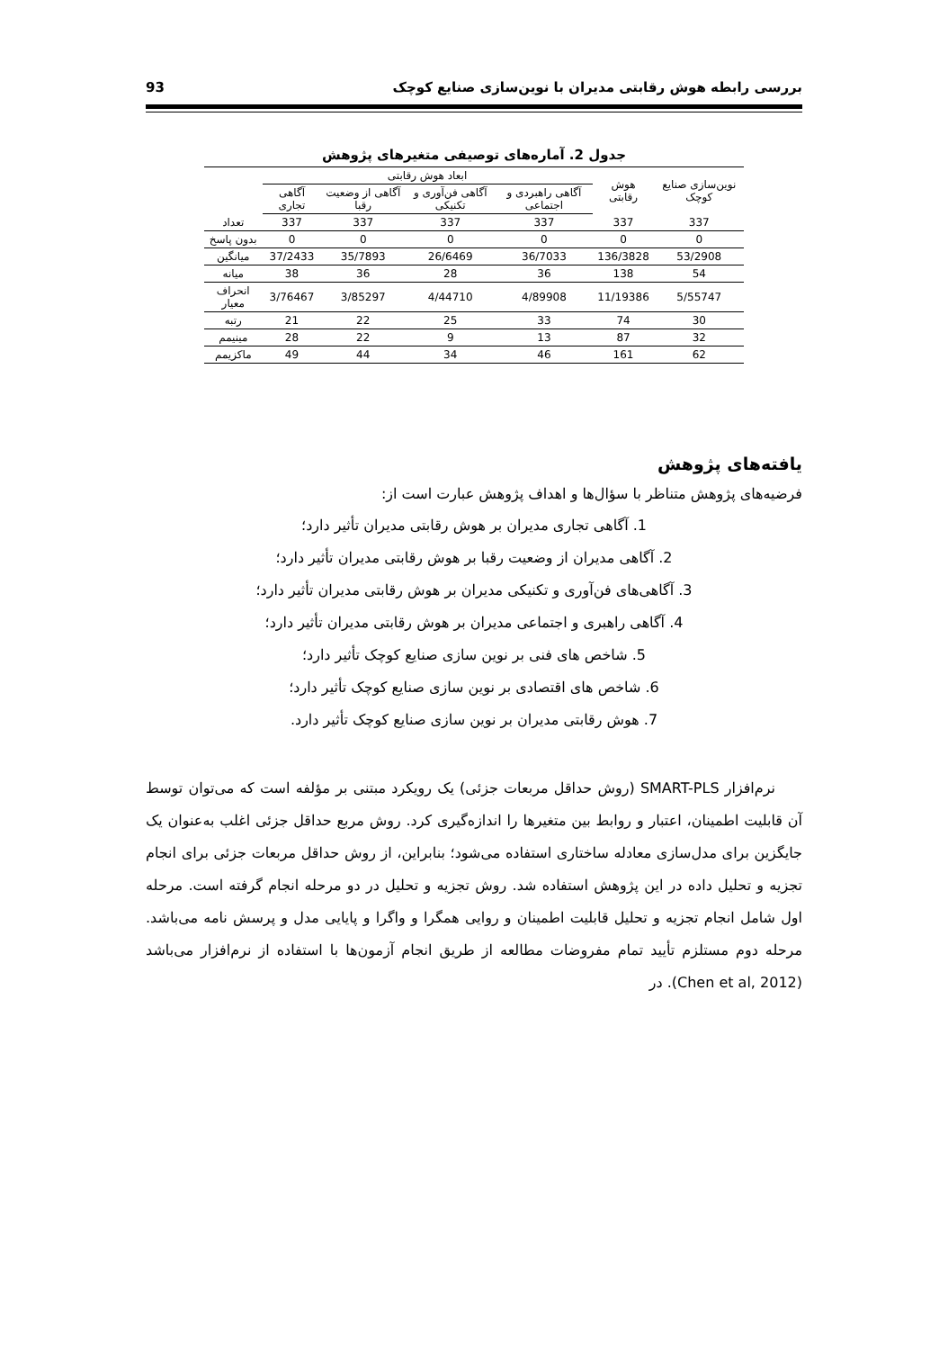بررسی رابطه هوش رقابتی مدیران با نوین‌سازی صنایع کوچک 93
جدول 2. آماره‌های توصیفی متغیرهای پژوهش
| نوین‌سازی صنایع کوچک | هوش رقابتی | ابعاد هوش رقابتی | | | | |
| --- | --- | --- | --- | --- | --- | --- |
| | | آگاهی راهبردی و اجتماعی | آگاهی فن‌آوری و تکنیکی | آگاهی از وضعیت رقبا | آگاهی تجاری | |
| 337 | 337 | 337 | 337 | 337 | 337 | تعداد |
| 0 | 0 | 0 | 0 | 0 | 0 | بدون پاسخ |
| 53/2908 | 136/3828 | 36/7033 | 26/6469 | 35/7893 | 37/2433 | میانگین |
| 54 | 138 | 36 | 28 | 36 | 38 | میانه |
| 5/55747 | 11/19386 | 4/89908 | 4/44710 | 3/85297 | 3/76467 | انحراف معیار |
| 30 | 74 | 33 | 25 | 22 | 21 | رتبه |
| 32 | 87 | 13 | 9 | 22 | 28 | مینیمم |
| 62 | 161 | 46 | 34 | 44 | 49 | ماکزیمم |
یافته‌های پژوهش
فرضیه‌های پژوهش متناظر با سؤال‌ها و اهداف پژوهش عبارت است از:
1. آگاهی تجاری مدیران بر هوش رقابتی مدیران تأثیر دارد؛
2. آگاهی مدیران از وضعیت رقبا بر هوش رقابتی مدیران تأثیر دارد؛
3. آگاهی‌های فن‌آوری و تکنیکی مدیران بر هوش رقابتی مدیران تأثیر دارد؛
4. آگاهی راهبری و اجتماعی مدیران بر هوش رقابتی مدیران تأثیر دارد؛
5. شاخص های فنی بر نوین سازی صنایع کوچک تأثیر دارد؛
6. شاخص های اقتصادی بر نوین سازی صنایع کوچک تأثیر دارد؛
7. هوش رقابتی مدیران بر نوین سازی صنایع کوچک تأثیر دارد.
نرم‌افزار SMART-PLS (روش حداقل مربعات جزئی) یک رویکرد مبتنی بر مؤلفه است که می‌توان توسط آن قابلیت اطمینان، اعتبار و روابط بین متغیرها را اندازه‌گیری کرد. روش مربع حداقل جزئی اغلب به‌عنوان یک جایگزین برای مدل‌سازی معادله ساختاری استفاده می‌شود؛ بنابراین، از روش حداقل مربعات جزئی برای انجام تجزیه و تحلیل داده در این پژوهش استفاده شد. روش تجزیه و تحلیل در دو مرحله انجام گرفته است. مرحله اول شامل انجام تجزیه و تحلیل قابلیت اطمینان و روایی همگرا و واگرا و پایایی مدل و پرسش نامه می‌باشد. مرحله دوم مستلزم تأیید تمام مفروضات مطالعه از طریق انجام آزمون‌ها با استفاده از نرم‌افزار می‌باشد (Chen et al, 2012). در